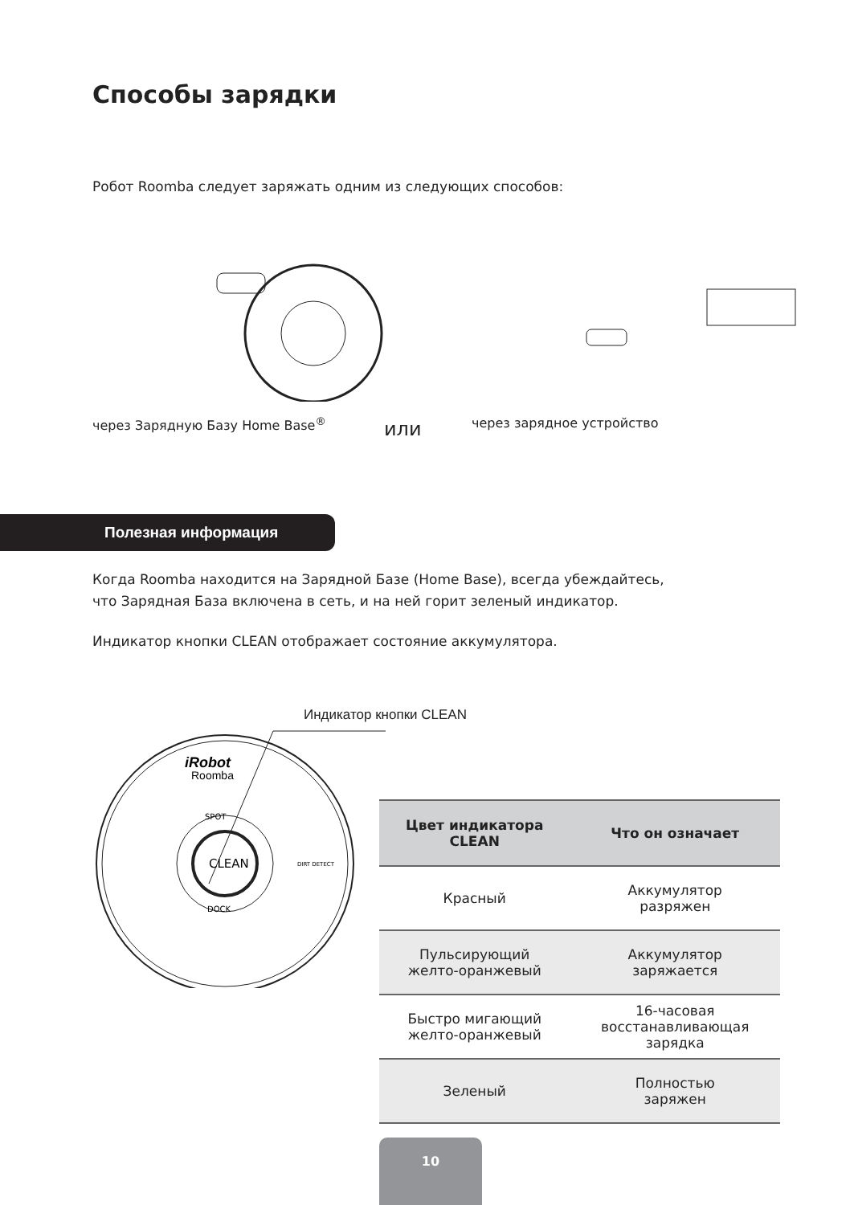Способы зарядки
Робот Roomba следует заряжать одним из следующих способов:
через Зарядную Базу Home Base<sup>®</sup> или через зарядное устройство
Полезная информация
Когда Roomba находится на Зарядной Базе (Home Base), всегда убеждайтесь,
что Зарядная База включена в сеть, и на ней горит зеленый индикатор.
Индикатор кнопки CLEAN отображает состояние аккумулятора.
Индикатор кнопки CLEAN
iRobot
Roomba
SPOT
CLEAN
DOCK
DIRT DETECT
| Цвет индикатора CLEAN | Что он означает |
| --- | --- |
| Красный | Аккумулятор разряжен |
| Пульсирующий желто-оранжевый | Аккумулятор заряжается |
| Быстро мигающий желто-оранжевый | 16-часовая восстанавливающая зарядка |
| Зеленый | Полностью заряжен |
10